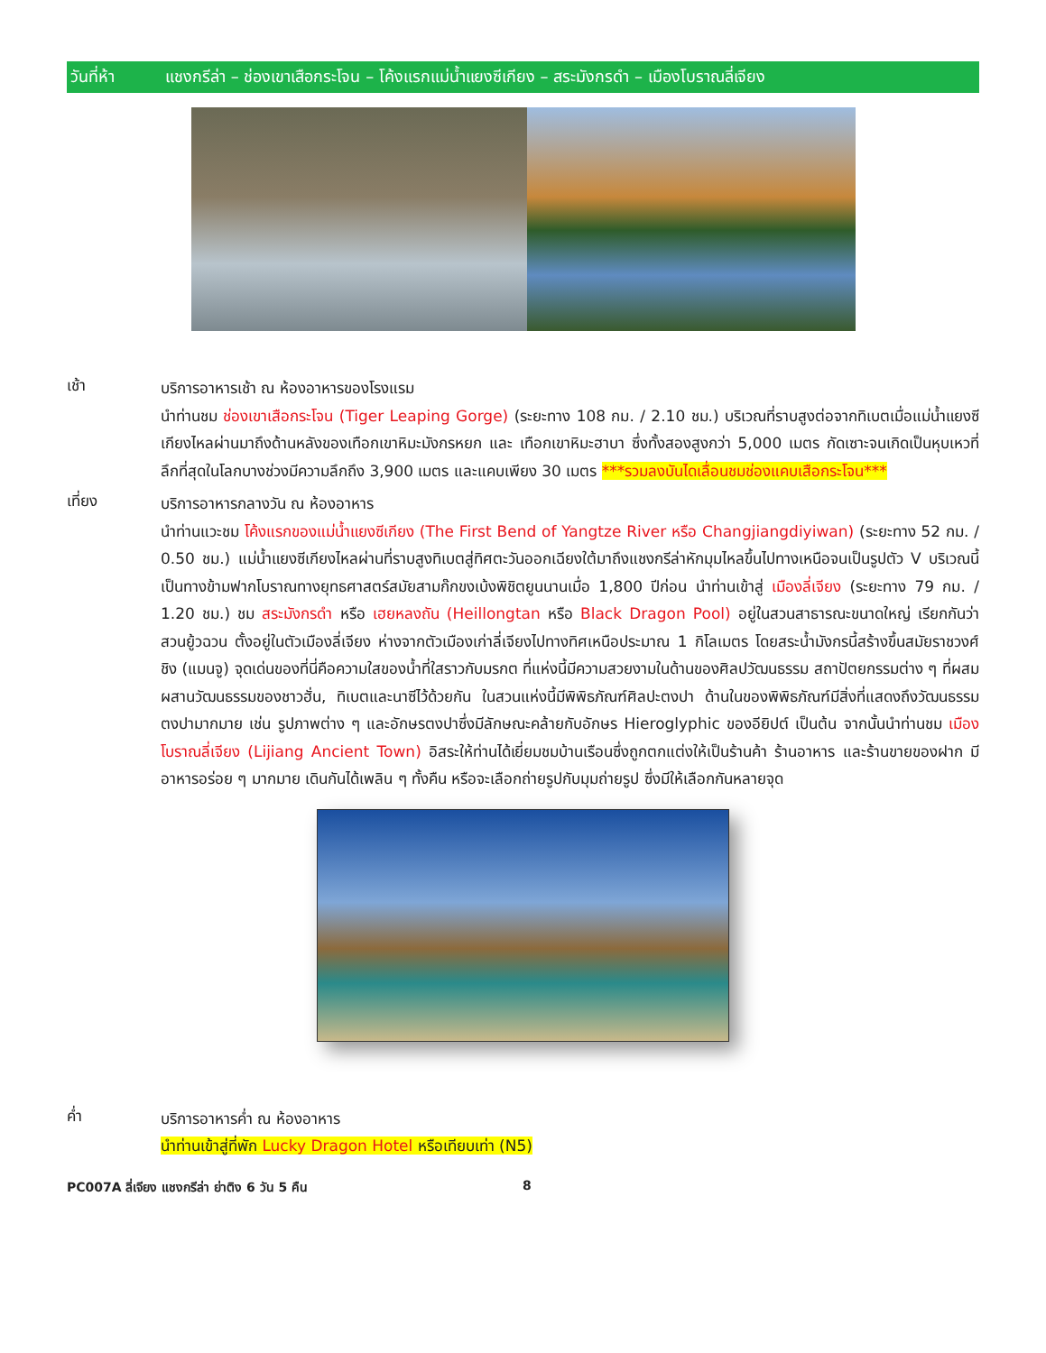วันที่ห้า แชงกรีล่า – ช่องเขาเสือกระโจน – โค้งแรกแม่น้ำแยงซีเกียง – สระมังกรดำ – เมืองโบราณลี่เจียง
เช้า
บริการอาหารเช้า ณ ห้องอาหารของโรงแรม
นำท่านชม ช่องเขาเสือกระโจน (Tiger Leaping Gorge) (ระยะทาง 108 กม. / 2.10 ชม.) บริเวณที่ราบสูงต่อจากทิเบตเมื่อแม่น้ำแยงซีเกียงไหลผ่านมาถึงด้านหลังของเทือกเขาหิมะมังกรหยก และ เทือกเขาหิมะฮาบา ซึ่งทั้งสองสูงกว่า 5,000 เมตร กัดเซาะจนเกิดเป็นหุบเหวที่ลึกที่สุดในโลกบางช่วงมีความลึกถึง 3,900 เมตร และแคบเพียง 30 เมตร ***รวมลงบันไดเลื่อนชมช่องแคบเสือกระโจน***
เที่ยง
บริการอาหารกลางวัน ณ ห้องอาหาร
นำท่านแวะชม โค้งแรกของแม่น้ำแยงซีเกียง (The First Bend of Yangtze River หรือ Changjiangdiyiwan) (ระยะทาง 52 กม. / 0.50 ชม.) แม่น้ำแยงซีเกียงไหลผ่านที่ราบสูงทิเบตสู่ทิศตะวันออกเฉียงใต้มาถึงแชงกรีล่าหักมุมไหลขึ้นไปทางเหนือจนเป็นรูปตัว V บริเวณนี้เป็นทางข้ามฟากโบราณทางยุทธศาสตร์สมัยสามก๊กขงเบ้งพิชิตยูนนานเมื่อ 1,800 ปีก่อน นำท่านเข้าสู่ เมืองลี่เจียง (ระยะทาง 79 กม. / 1.20 ชม.) ชม สระมังกรดำ หรือ เฮยหลงถัน (Heillongtan หรือ Black Dragon Pool) อยู่ในสวนสาธารณะขนาดใหญ่ เรียกกันว่า สวนยู้วฉวน ตั้งอยู่ในตัวเมืองลี่เจียง ห่างจากตัวเมืองเก่าลี่เจียงไปทางทิศเหนือประมาณ 1 กิโลเมตร โดยสระน้ำมังกรนี้สร้างขึ้นสมัยราชวงศ์ชิง (แมนจู) จุดเด่นของที่นี่คือความใสของน้ำที่ใสราวกับมรกต ที่แห่งนี้มีความสวยงามในด้านของศิลปวัฒนธรรม สถาปัตยกรรมต่าง ๆ ที่ผสมผสานวัฒนธรรมของชาวฮั่น, ทิเบตและนาซีไว้ด้วยกัน ในสวนแห่งนี้มีพิพิธภัณฑ์ศิลปะตงปา ด้านในของพิพิธภัณฑ์มีสิ่งที่แสดงถึงวัฒนธรรมตงปามากมาย เช่น รูปภาพต่าง ๆ และอักษรตงปาซึ่งมีลักษณะคล้ายกับอักษร Hieroglyphic ของอียิปต์ เป็นต้น จากนั้นนำท่านชม เมืองโบราณลี่เจียง (Lijiang Ancient Town) อิสระให้ท่านได้เยี่ยมชมบ้านเรือนซึ่งถูกตกแต่งให้เป็นร้านค้า ร้านอาหาร และร้านขายของฝาก มีอาหารอร่อย ๆ มากมาย เดินกันได้เพลิน ๆ ทั้งคืน หรือจะเลือกถ่ายรูปกับมุมถ่ายรูป ซึ่งมีให้เลือกกันหลายจุด
ค่ำ
บริการอาหารค่ำ ณ ห้องอาหาร
นำท่านเข้าสู่ที่พัก Lucky Dragon Hotel หรือเทียบเท่า (N5)
PC007A ลี่เจียง แชงกรีล่า ย่าติง 6 วัน 5 คืน 8